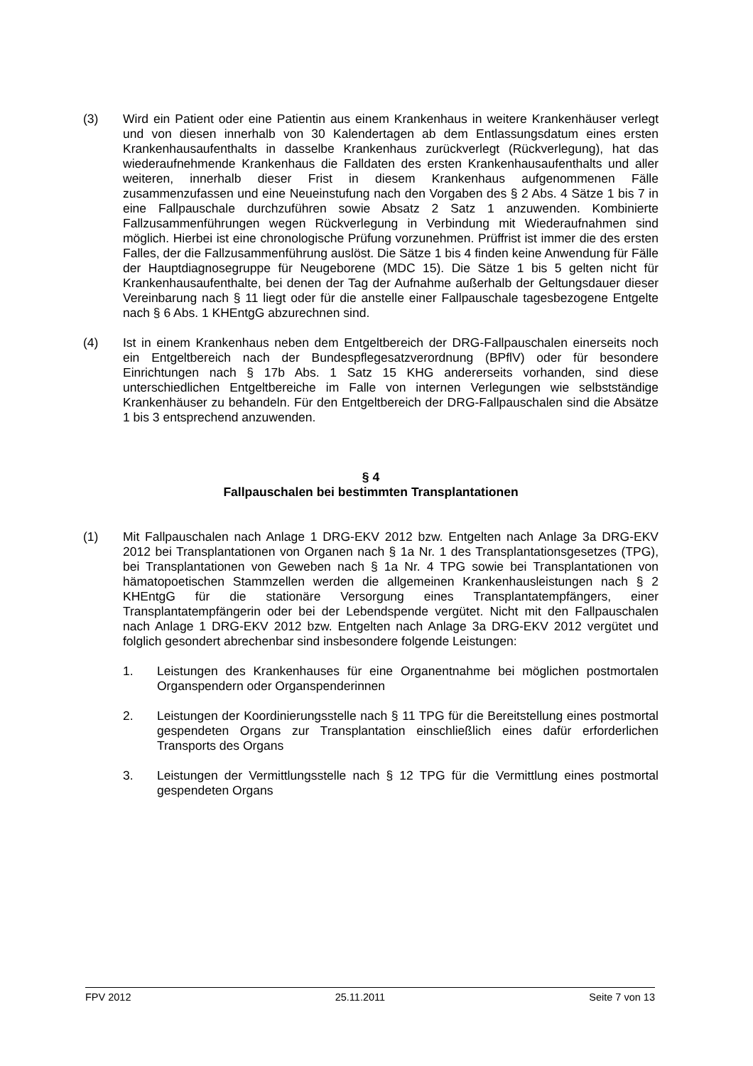(3) Wird ein Patient oder eine Patientin aus einem Krankenhaus in weitere Krankenhäuser verlegt und von diesen innerhalb von 30 Kalendertagen ab dem Entlassungsdatum eines ersten Krankenhausaufenthalts in dasselbe Krankenhaus zurückverlegt (Rückverlegung), hat das wiederaufnehmende Krankenhaus die Falldaten des ersten Krankenhausaufenthalts und aller weiteren, innerhalb dieser Frist in diesem Krankenhaus aufgenommenen Fälle zusammenzufassen und eine Neueinstufung nach den Vorgaben des § 2 Abs. 4 Sätze 1 bis 7 in eine Fallpauschale durchzuführen sowie Absatz 2 Satz 1 anzuwenden. Kombinierte Fallzusammenführungen wegen Rückverlegung in Verbindung mit Wiederaufnahmen sind möglich. Hierbei ist eine chronologische Prüfung vorzunehmen. Prüffrist ist immer die des ersten Falles, der die Fallzusammenführung auslöst. Die Sätze 1 bis 4 finden keine Anwendung für Fälle der Hauptdiagnosegruppe für Neugeborene (MDC 15). Die Sätze 1 bis 5 gelten nicht für Krankenhausaufenthalte, bei denen der Tag der Aufnahme außerhalb der Geltungsdauer dieser Vereinbarung nach § 11 liegt oder für die anstelle einer Fallpauschale tagesbezogene Entgelte nach § 6 Abs. 1 KHEntgG abzurechnen sind.
(4) Ist in einem Krankenhaus neben dem Entgeltbereich der DRG-Fallpauschalen einerseits noch ein Entgeltbereich nach der Bundespflegesatzverordnung (BPflV) oder für besondere Einrichtungen nach § 17b Abs. 1 Satz 15 KHG andererseits vorhanden, sind diese unterschiedlichen Entgeltbereiche im Falle von internen Verlegungen wie selbstständige Krankenhäuser zu behandeln. Für den Entgeltbereich der DRG-Fallpauschalen sind die Absätze 1 bis 3 entsprechend anzuwenden.
§ 4
Fallpauschalen bei bestimmten Transplantationen
(1) Mit Fallpauschalen nach Anlage 1 DRG-EKV 2012 bzw. Entgelten nach Anlage 3a DRG-EKV 2012 bei Transplantationen von Organen nach § 1a Nr. 1 des Transplantationsgesetzes (TPG), bei Transplantationen von Geweben nach § 1a Nr. 4 TPG sowie bei Transplantationen von hämatopoetischen Stammzellen werden die allgemeinen Krankenhausleistungen nach § 2 KHEntgG für die stationäre Versorgung eines Transplantatempfängers, einer Transplantatempfängerin oder bei der Lebendspende vergütet. Nicht mit den Fallpauschalen nach Anlage 1 DRG-EKV 2012 bzw. Entgelten nach Anlage 3a DRG-EKV 2012 vergütet und folglich gesondert abrechenbar sind insbesondere folgende Leistungen:
1. Leistungen des Krankenhauses für eine Organentnahme bei möglichen postmortalen Organspendern oder Organspenderinnen
2. Leistungen der Koordinierungsstelle nach § 11 TPG für die Bereitstellung eines postmortal gespendeten Organs zur Transplantation einschließlich eines dafür erforderlichen Transports des Organs
3. Leistungen der Vermittlungsstelle nach § 12 TPG für die Vermittlung eines postmortal gespendeten Organs
FPV 2012 25.11.2011 Seite 7 von 13